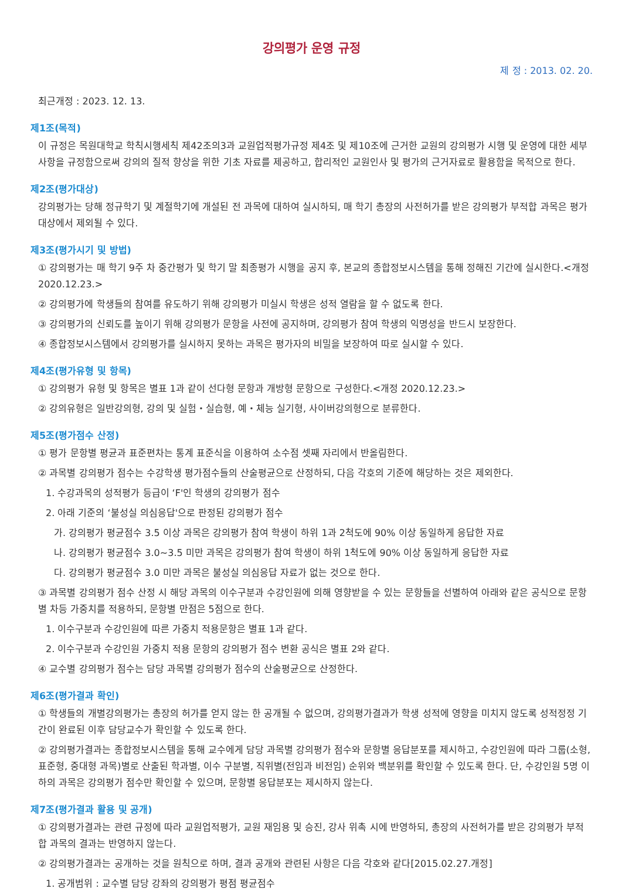강의평가 운영 규정
제 정 : 2013. 02. 20.
최근개정 : 2023. 12. 13.
제1조(목적)
이 규정은 목원대학교 학칙시행세칙 제42조의3과 교원업적평가규정 제4조 및 제10조에 근거한 교원의 강의평가 시행 및 운영에 대한 세부사항을 규정함으로써 강의의 질적 향상을 위한 기초 자료를 제공하고, 합리적인 교원인사 및 평가의 근거자료로 활용함을 목적으로 한다.
제2조(평가대상)
강의평가는 당해 정규학기 및 계절학기에 개설된 전 과목에 대하여 실시하되, 매 학기 총장의 사전허가를 받은 강의평가 부적합 과목은 평가대상에서 제외될 수 있다.
제3조(평가시기 및 방법)
① 강의평가는 매 학기 9주 차 중간평가 및 학기 말 최종평가 시행을 공지 후, 본교의 종합정보시스템을 통해 정해진 기간에 실시한다.<개정 2020.12.23.>
② 강의평가에 학생들의 참여를 유도하기 위해 강의평가 미실시 학생은 성적 열람을 할 수 없도록 한다.
③ 강의평가의 신뢰도를 높이기 위해 강의평가 문항을 사전에 공지하며, 강의평가 참여 학생의 익명성을 반드시 보장한다.
④ 종합정보시스템에서 강의평가를 실시하지 못하는 과목은 평가자의 비밀을 보장하여 따로 실시할 수 있다.
제4조(평가유형 및 항목)
① 강의평가 유형 및 항목은 별표 1과 같이 선다형 문항과 개방형 문항으로 구성한다.<개정 2020.12.23.>
② 강의유형은 일반강의형, 강의 및 실험・실습형, 예・체능 실기형, 사이버강의형으로 분류한다.
제5조(평가점수 산정)
① 평가 문항별 평균과 표준편차는 통계 표준식을 이용하여 소수점 셋째 자리에서 반올림한다.
② 과목별 강의평가 점수는 수강학생 평가점수들의 산술평균으로 산정하되, 다음 각호의 기준에 해당하는 것은 제외한다.
1. 수강과목의 성적평가 등급이 ‘F'인 학생의 강의평가 점수
2. 아래 기준의 ‘불성실 의심응답'으로 판정된 강의평가 점수
가. 강의평가 평균점수 3.5 이상 과목은 강의평가 참여 학생이 하위 1과 2척도에 90% 이상 동일하게 응답한 자료
나. 강의평가 평균점수 3.0~3.5 미만 과목은 강의평가 참여 학생이 하위 1척도에 90% 이상 동일하게 응답한 자료
다. 강의평가 평균점수 3.0 미만 과목은 불성실 의심응답 자료가 없는 것으로 한다.
③ 과목별 강의평가 점수 산정 시 해당 과목의 이수구분과 수강인원에 의해 영향받을 수 있는 문항들을 선별하여 아래와 같은 공식으로 문항별 차등 가중치를 적용하되, 문항별 만점은 5점으로 한다.
1. 이수구분과 수강인원에 따른 가중치 적용문항은 별표 1과 같다.
2. 이수구분과 수강인원 가중치 적용 문항의 강의평가 점수 변환 공식은 별표 2와 같다.
④ 교수별 강의평가 점수는 담당 과목별 강의평가 점수의 산술평균으로 산정한다.
제6조(평가결과 확인)
① 학생들의 개별강의평가는 총장의 허가를 얻지 않는 한 공개될 수 없으며, 강의평가결과가 학생 성적에 영향을 미치지 않도록 성적정정 기간이 완료된 이후 담당교수가 확인할 수 있도록 한다.
② 강의평가결과는 종합정보시스템을 통해 교수에게 담당 과목별 강의평가 점수와 문항별 응답분포를 제시하고, 수강인원에 따라 그룹(소형, 표준형, 중대형 과목)별로 산출된 학과별, 이수 구분별, 직위별(전임과 비전임) 순위와 백분위를 확인할 수 있도록 한다. 단, 수강인원 5명 이하의 과목은 강의평가 점수만 확인할 수 있으며, 문항별 응답분포는 제시하지 않는다.
제7조(평가결과 활용 및 공개)
① 강의평가결과는 관련 규정에 따라 교원업적평가, 교원 재임용 및 승진, 강사 위촉 시에 반영하되, 총장의 사전허가를 받은 강의평가 부적합 과목의 결과는 반영하지 않는다.
② 강의평가결과는 공개하는 것을 원칙으로 하며, 결과 공개와 관련된 사항은 다음 각호와 같다[2015.02.27.개정]
1. 공개범위 : 교수별 담당 강좌의 강의평가 평점 평균점수